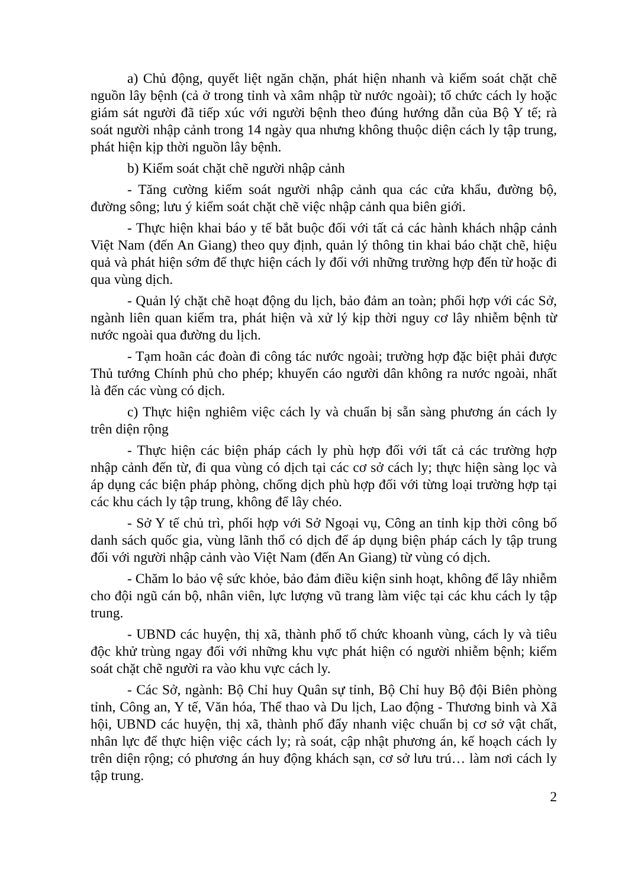a) Chủ động, quyết liệt ngăn chặn, phát hiện nhanh và kiểm soát chặt chẽ nguồn lây bệnh (cả ở trong tỉnh và xâm nhập từ nước ngoài); tổ chức cách ly hoặc giám sát người đã tiếp xúc với người bệnh theo đúng hướng dẫn của Bộ Y tế; rà soát người nhập cảnh trong 14 ngày qua nhưng không thuộc diện cách ly tập trung, phát hiện kịp thời nguồn lây bệnh.
b) Kiểm soát chặt chẽ người nhập cảnh
- Tăng cường kiểm soát người nhập cảnh qua các cửa khẩu, đường bộ, đường sông; lưu ý kiểm soát chặt chẽ việc nhập cảnh qua biên giới.
- Thực hiện khai báo y tế bắt buộc đối với tất cả các hành khách nhập cảnh Việt Nam (đến An Giang) theo quy định, quản lý thông tin khai báo chặt chẽ, hiệu quả và phát hiện sớm để thực hiện cách ly đối với những trường hợp đến từ hoặc đi qua vùng dịch.
- Quản lý chặt chẽ hoạt động du lịch, bảo đảm an toàn; phối hợp với các Sở, ngành liên quan kiểm tra, phát hiện và xử lý kịp thời nguy cơ lây nhiễm bệnh từ nước ngoài qua đường du lịch.
- Tạm hoãn các đoàn đi công tác nước ngoài; trường hợp đặc biệt phải được Thủ tướng Chính phủ cho phép; khuyến cáo người dân không ra nước ngoài, nhất là đến các vùng có dịch.
c) Thực hiện nghiêm việc cách ly và chuẩn bị sẵn sàng phương án cách ly trên diện rộng
- Thực hiện các biện pháp cách ly phù hợp đối với tất cả các trường hợp nhập cảnh đến từ, đi qua vùng có dịch tại các cơ sở cách ly; thực hiện sàng lọc và áp dụng các biện pháp phòng, chống dịch phù hợp đối với từng loại trường hợp tại các khu cách ly tập trung, không để lây chéo.
- Sở Y tế chủ trì, phối hợp với Sở Ngoại vụ, Công an tỉnh kịp thời công bố danh sách quốc gia, vùng lãnh thổ có dịch để áp dụng biện pháp cách ly tập trung đối với người nhập cảnh vào Việt Nam (đến An Giang) từ vùng có dịch.
- Chăm lo bảo vệ sức khỏe, bảo đảm điều kiện sinh hoạt, không để lây nhiễm cho đội ngũ cán bộ, nhân viên, lực lượng vũ trang làm việc tại các khu cách ly tập trung.
- UBND các huyện, thị xã, thành phố tổ chức khoanh vùng, cách ly và tiêu độc khử trùng ngay đối với những khu vực phát hiện có người nhiễm bệnh; kiểm soát chặt chẽ người ra vào khu vực cách ly.
- Các Sở, ngành: Bộ Chỉ huy Quân sự tỉnh, Bộ Chỉ huy Bộ đội Biên phòng tỉnh, Công an, Y tế, Văn hóa, Thể thao và Du lịch, Lao động - Thương binh và Xã hội, UBND các huyện, thị xã, thành phố đẩy nhanh việc chuẩn bị cơ sở vật chất, nhân lực để thực hiện việc cách ly; rà soát, cập nhật phương án, kế hoạch cách ly trên diện rộng; có phương án huy động khách sạn, cơ sở lưu trú… làm nơi cách ly tập trung.
2